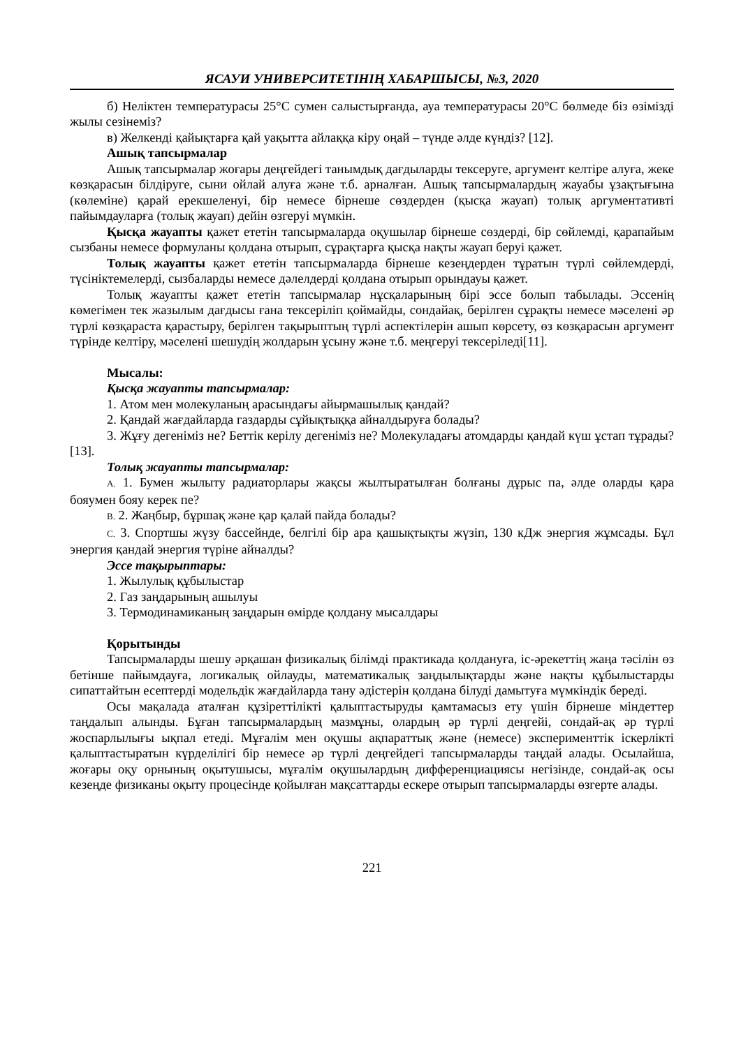ЯСАУИ УНИВЕРСИТЕТІНІҢ ХАБАРШЫСЫ, №3, 2020
б) Неліктен температурасы 25°С сумен салыстырғанда, ауа температурасы 20°С бөлмеде біз өзімізді жылы сезінеміз?
в) Желкенді қайықтарға қай уақытта айлаққа кіру оңай – түнде әлде күндіз? [12].
Ашық тапсырмалар
Ашық тапсырмалар жоғары деңгейдегі танымдық дағдыларды тексеруге, аргумент келтіре алуға, жеке көзқарасын білдіруге, сыни ойлай алуға және т.б. арналған. Ашық тапсырмалардың жауабы ұзақтығына (көлеміне) қарай ерекшеленуі, бір немесе бірнеше сөздерден (қысқа жауап) толық аргументативті пайымдауларға (толық жауап) дейін өзгеруі мүмкін.
Қысқа жауапты қажет ететін тапсырмаларда оқушылар бірнеше сөздерді, бір сөйлемді, қарапайым сызбаны немесе формуланы қолдана отырып, сұрақтарға қысқа нақты жауап беруі қажет.
Толық жауапты қажет ететін тапсырмаларда бірнеше кезеңдерден тұратын түрлі сөйлемдерді, түсініктемелерді, сызбаларды немесе дәлелдерді қолдана отырып орындауы қажет.
Толық жауапты қажет ететін тапсырмалар нұсқаларының бірі эссе болып табылады. Эссенің көмегімен тек жазылым дағдысы ғана тексеріліп қоймайды, сондайақ, берілген сұрақты немесе мәселені әр түрлі көзқараста қарастыру, берілген тақырыптың түрлі аспектілерін ашып көрсету, өз көзқарасын аргумент түрінде келтіру, мәселені шешудің жолдарын ұсыну және т.б. меңгеруі тексеріледі[11].
Мысалы:
Қысқа жауапты тапсырмалар:
1. Атом мен молекуланың арасындағы айырмашылық қандай?
2. Қандай жағдайларда газдарды сұйықтыққа айналдыруға болады?
3. Жұғу дегеніміз не? Беттік керілу дегеніміз не? Молекуладағы атомдарды қандай күш ұстап тұрады? [13].
Толық жауапты тапсырмалар:
A. 1. Бумен жылыту радиаторлары жақсы жылтыратылған болғаны дұрыс па, әлде оларды қара бояумен бояу керек пе?
B. 2. Жаңбыр, бұршақ және қар қалай пайда болады?
C. 3. Спортшы жүзу бассейнде, белгілі бір ара қашықтықты жүзіп, 130 кДж энергия жұмсады. Бұл энергия қандай энергия түріне айналды?
Эссе тақырыптары:
1. Жылулық құбылыстар
2. Газ заңдарының ашылуы
3. Термодинамиканың заңдарын өмірде қолдану мысалдары
Қорытынды
Тапсырмаларды шешу әрқашан физикалық білімді практикада қолдануға, іс-әрекеттің жаңа тәсілін өз бетінше пайымдауға, логикалық ойлауды, математикалық заңдылықтарды және нақты құбылыстарды сипаттайтын есептерді модельдік жағдайларда тану әдістерін қолдана білуді дамытуға мүмкіндік береді.
Осы мақалада аталған құзіреттілікті қалыптастыруды қамтамасыз ету үшін бірнеше міндеттер таңдалып алынды. Бұған тапсырмалардың мазмұны, олардың әр түрлі деңгейі, сондай-ақ әр түрлі жоспарлылығы ықпал етеді. Мұғалім мен оқушы ақпараттық және (немесе) эксперименттік іскерлікті қалыптастыратын күрделілігі бір немесе әр түрлі деңгейдегі тапсырмаларды таңдай алады. Осылайша, жоғары оқу орнының оқытушысы, мұғалім оқушылардың дифференциациясы негізінде, сондай-ақ осы кезеңде физиканы оқыту процесінде қойылған мақсаттарды ескере отырып тапсырмаларды өзгерте алады.
221